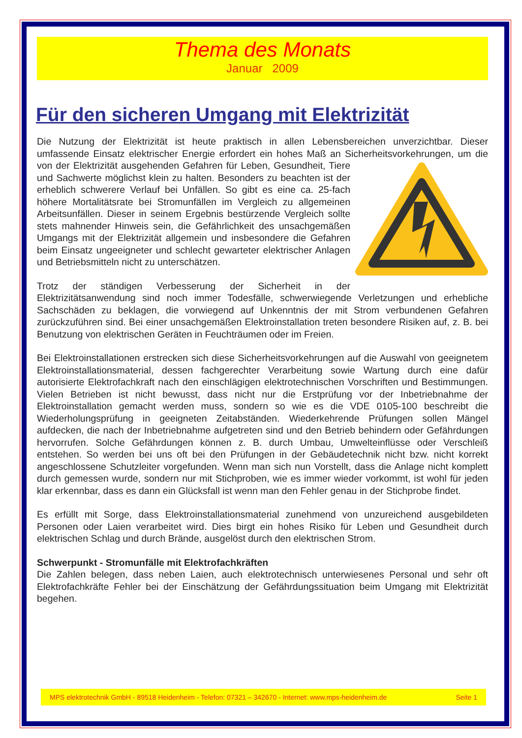Thema des Monats
Januar 2009
Für den sicheren Umgang mit Elektrizität
Die Nutzung der Elektrizität ist heute praktisch in allen Lebensbereichen unverzichtbar. Dieser umfassende Einsatz elektrischer Energie erfordert ein hohes Maß an Sicherheitsvorkehrungen, um die von der Elektrizität ausgehenden Gefahren für Leben, Gesundheit, Tiere und Sachwerte möglichst klein zu halten. Besonders zu beachten ist der erheblich schwerere Verlauf bei Unfällen. So gibt es eine ca. 25-fach höhere Mortalitätsrate bei Stromunfällen im Vergleich zu allgemeinen Arbeitsunfällen. Dieser in seinem Ergebnis bestürzende Vergleich sollte stets mahnender Hinweis sein, die Gefährlichkeit des unsachgemäßen Umgangs mit der Elektrizität allgemein und insbesondere die Gefahren beim Einsatz ungeeigneter und schlecht gewarteter elektrischer Anlagen und Betriebsmitteln nicht zu unterschätzen.
Trotz der ständigen Verbesserung der Sicherheit in der Elektrizitätsanwendung sind noch immer Todesfälle, schwerwiegende Verletzungen und erhebliche Sachschäden zu beklagen, die vorwiegend auf Unkenntnis der mit Strom verbundenen Gefahren zurückzuführen sind. Bei einer unsachgemäßen Elektroinstallation treten besondere Risiken auf, z. B. bei Benutzung von elektrischen Geräten in Feuchträumen oder im Freien.
Bei Elektroinstallationen erstrecken sich diese Sicherheitsvorkehrungen auf die Auswahl von geeignetem Elektroinstallationsmaterial, dessen fachgerechter Verarbeitung sowie Wartung durch eine dafür autorisierte Elektrofachkraft nach den einschlägigen elektrotechnischen Vorschriften und Bestimmungen. Vielen Betrieben ist nicht bewusst, dass nicht nur die Erstprüfung vor der Inbetriebnahme der Elektroinstallation gemacht werden muss, sondern so wie es die VDE 0105-100 beschreibt die Wiederholungsprüfung in geeigneten Zeitabständen. Wiederkehrende Prüfungen sollen Mängel aufdecken, die nach der Inbetriebnahme aufgetreten sind und den Betrieb behindern oder Gefährdungen hervorrufen. Solche Gefährdungen können z. B. durch Umbau, Umwelteinflüsse oder Verschleiß entstehen. So werden bei uns oft bei den Prüfungen in der Gebäudetechnik nicht bzw. nicht korrekt angeschlossene Schutzleiter vorgefunden. Wenn man sich nun Vorstellt, dass die Anlage nicht komplett durch gemessen wurde, sondern nur mit Stichproben, wie es immer wieder vorkommt, ist wohl für jeden klar erkennbar, dass es dann ein Glücksfall ist wenn man den Fehler genau in der Stichprobe findet.
Es erfüllt mit Sorge, dass Elektroinstallationsmaterial zunehmend von unzureichend ausgebildeten Personen oder Laien verarbeitet wird. Dies birgt ein hohes Risiko für Leben und Gesundheit durch elektrischen Schlag und durch Brände, ausgelöst durch den elektrischen Strom.
Schwerpunkt - Stromunfälle mit Elektrofachkräften
Die Zahlen belegen, dass neben Laien, auch elektrotechnisch unterwiesenes Personal und sehr oft Elektrofachkräfte Fehler bei der Einschätzung der Gefährdungssituation beim Umgang mit Elektrizität begehen.
MPS elektrotechnik GmbH - 89518 Heidenheim - Telefon: 07321 – 342670 - Internet: www.mps-heidenheim.de Seite 1